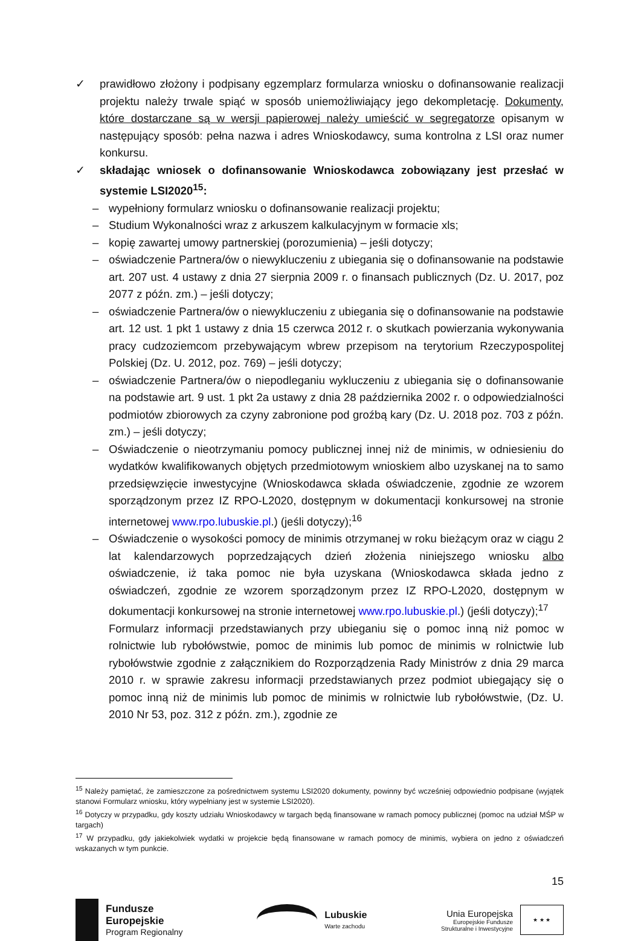✓ prawidłowo złożony i podpisany egzemplarz formularza wniosku o dofinansowanie realizacji projektu należy trwale spiąć w sposób uniemożliwiający jego dekompletację. Dokumenty, które dostarczane są w wersji papierowej należy umieścić w segregatorze opisanym w następujący sposób: pełna nazwa i adres Wnioskodawcy, suma kontrolna z LSI oraz numer konkursu.
✓ składając wniosek o dofinansowanie Wnioskodawca zobowiązany jest przesłać w systemie LSI2020<sup>15</sup>:
– wypełniony formularz wniosku o dofinansowanie realizacji projektu;
– Studium Wykonalności wraz z arkuszem kalkulacyjnym w formacie xls;
– kopię zawartej umowy partnerskiej (porozumienia) – jeśli dotyczy;
– oświadczenie Partnera/ów o niewykluczeniu z ubiegania się o dofinansowanie na podstawie art. 207 ust. 4 ustawy z dnia 27 sierpnia 2009 r. o finansach publicznych (Dz. U. 2017, poz 2077 z późn. zm.) – jeśli dotyczy;
– oświadczenie Partnera/ów o niewykluczeniu z ubiegania się o dofinansowanie na podstawie art. 12 ust. 1 pkt 1 ustawy z dnia 15 czerwca 2012 r. o skutkach powierzania wykonywania pracy cudzoziemcom przebywającym wbrew przepisom na terytorium Rzeczypospolitej Polskiej (Dz. U. 2012, poz. 769) – jeśli dotyczy;
– oświadczenie Partnera/ów o niepodleganiu wykluczeniu z ubiegania się o dofinansowanie na podstawie art. 9 ust. 1 pkt 2a ustawy z dnia 28 października 2002 r. o odpowiedzialności podmiotów zbiorowych za czyny zabronione pod groźbą kary (Dz. U. 2018 poz. 703 z późn. zm.) – jeśli dotyczy;
– Oświadczenie o nieotrzymaniu pomocy publicznej innej niż de minimis, w odniesieniu do wydatków kwalifikowanych objętych przedmiotowym wnioskiem albo uzyskanej na to samo przedsięwzięcie inwestycyjne (Wnioskodawca składa oświadczenie, zgodnie ze wzorem sporządzonym przez IZ RPO-L2020, dostępnym w dokumentacji konkursowej na stronie internetowej www.rpo.lubuskie.pl.) (jeśli dotyczy);<sup>16</sup>
– Oświadczenie o wysokości pomocy de minimis otrzymanej w roku bieżącym oraz w ciągu 2 lat kalendarzowych poprzedzających dzień złożenia niniejszego wniosku albo oświadczenie, iż taka pomoc nie była uzyskana (Wnioskodawca składa jedno z oświadczeń, zgodnie ze wzorem sporządzonym przez IZ RPO-L2020, dostępnym w dokumentacji konkursowej na stronie internetowej www.rpo.lubuskie.pl.) (jeśli dotyczy);<sup>17</sup>
Formularz informacji przedstawianych przy ubieganiu się o pomoc inną niż pomoc w rolnictwie lub rybołówstwie, pomoc de minimis lub pomoc de minimis w rolnictwie lub rybołówstwie zgodnie z załącznikiem do Rozporządzenia Rady Ministrów z dnia 29 marca 2010 r. w sprawie zakresu informacji przedstawianych przez podmiot ubiegający się o pomoc inną niż de minimis lub pomoc de minimis w rolnictwie lub rybołówstwie, (Dz. U. 2010 Nr 53, poz. 312 z późn. zm.), zgodnie ze
<sup>15</sup> Należy pamiętać, że zamieszczone za pośrednictwem systemu LSI2020 dokumenty, powinny być wcześniej odpowiednio podpisane (wyjątek stanowi Formularz wniosku, który wypełniany jest w systemie LSI2020).
<sup>16</sup> Dotyczy w przypadku, gdy koszty udziału Wnioskodawcy w targach będą finansowane w ramach pomocy publicznej (pomoc na udział MŚP w targach)
<sup>17</sup> W przypadku, gdy jakiekolwiek wydatki w projekcie będą finansowane w ramach pomocy de minimis, wybiera on jedno z oświadczeń wskazanych w tym punkcie.
15
Fundusze
Europejskie
Program Regionalny
Lubuskie
Warte zachodu
Unia Europejska
Europejskie Fundusze
Strukturalne i Inwestycyjne
★ ★ ★